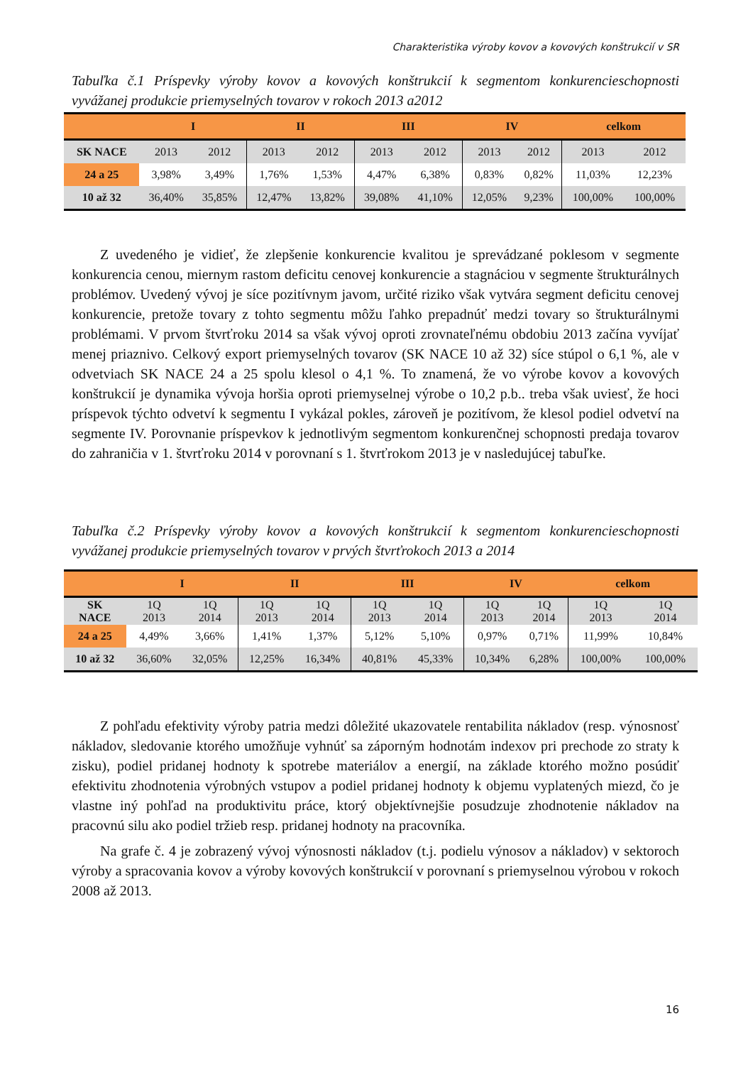Charakteristika výroby kovov a kovových konštrukcií v SR
Tabuľka č.1 Príspevky výroby kovov a kovových konštrukcií k segmentom konkurencieschopnosti vyvážanej produkcie priemyselných tovarov v rokoch 2013 a2012
| | I | | II | | III | | IV | | celkom | |
| --- | --- | --- | --- | --- | --- | --- | --- | --- | --- | --- |
| SK NACE | 2013 | 2012 | 2013 | 2012 | 2013 | 2012 | 2013 | 2012 | 2013 | 2012 |
| 24 a 25 | 3,98% | 3,49% | 1,76% | 1,53% | 4,47% | 6,38% | 0,83% | 0,82% | 11,03% | 12,23% |
| 10 až 32 | 36,40% | 35,85% | 12,47% | 13,82% | 39,08% | 41,10% | 12,05% | 9,23% | 100,00% | 100,00% |
Z uvedeného je vidieť, že zlepšenie konkurencie kvalitou je sprevádzané poklesom v segmente konkurencia cenou, miernym rastom deficitu cenovej konkurencie a stagnáciou v segmente štrukturálnych problémov. Uvedený vývoj je síce pozitívnym javom, určité riziko však vytvára segment deficitu cenovej konkurencie, pretože tovary z tohto segmentu môžu ľahko prepadnúť medzi tovary so štrukturálnymi problémami. V prvom štvrťroku 2014 sa však vývoj oproti zrovnateľnému obdobiu 2013 začína vyvíjať menej priaznivo. Celkový export priemyselných tovarov (SK NACE 10 až 32) síce stúpol o 6,1 %, ale v odvetviach SK NACE 24 a 25 spolu klesol o 4,1 %. To znamená, že vo výrobe kovov a kovových konštrukcií je dynamika vývoja horšia oproti priemyselnej výrobe o 10,2 p.b.. treba však uviesť, že hoci príspevok týchto odvetví k segmentu I vykázal pokles, zároveň je pozitívom, že klesol podiel odvetví na segmente IV. Porovnanie príspevkov k jednotlivým segmentom konkurenčnej schopnosti predaja tovarov do zahraničia v 1. štvrťroku 2014 v porovnaní s 1. štvrťrokom 2013 je v nasledujúcej tabuľke.
Tabuľka č.2 Príspevky výroby kovov a kovových konštrukcií k segmentom konkurencieschopnosti vyvážanej produkcie priemyselných tovarov v prvých štvrťrokoch 2013 a 2014
| | I | | II | | III | | IV | | celkom | |
| --- | --- | --- | --- | --- | --- | --- | --- | --- | --- | --- |
| SK NACE | 1Q 2013 | 1Q 2014 | 1Q 2013 | 1Q 2014 | 1Q 2013 | 1Q 2014 | 1Q 2013 | 1Q 2014 | 1Q 2013 | 1Q 2014 |
| 24 a 25 | 4,49% | 3,66% | 1,41% | 1,37% | 5,12% | 5,10% | 0,97% | 0,71% | 11,99% | 10,84% |
| 10 až 32 | 36,60% | 32,05% | 12,25% | 16,34% | 40,81% | 45,33% | 10,34% | 6,28% | 100,00% | 100,00% |
Z pohľadu efektivity výroby patria medzi dôležité ukazovatele rentabilita nákladov (resp. výnosnosť nákladov, sledovanie ktorého umožňuje vyhnúť sa záporným hodnotám indexov pri prechode zo straty k zisku), podiel pridanej hodnoty k spotrebe materiálov a energií, na základe ktorého možno posúdiť efektivitu zhodnotenia výrobných vstupov a podiel pridanej hodnoty k objemu vyplatených miezd, čo je vlastne iný pohľad na produktivitu práce, ktorý objektívnejšie posudzuje zhodnotenie nákladov na pracovnú silu ako podiel tržieb resp. pridanej hodnoty na pracovníka.
Na grafe č. 4 je zobrazený vývoj výnosnosti nákladov (t.j. podielu výnosov a nákladov) v sektoroch výroby a spracovania kovov a výroby kovových konštrukcií v porovnaní s priemyselnou výrobou v rokoch 2008 až 2013.
16